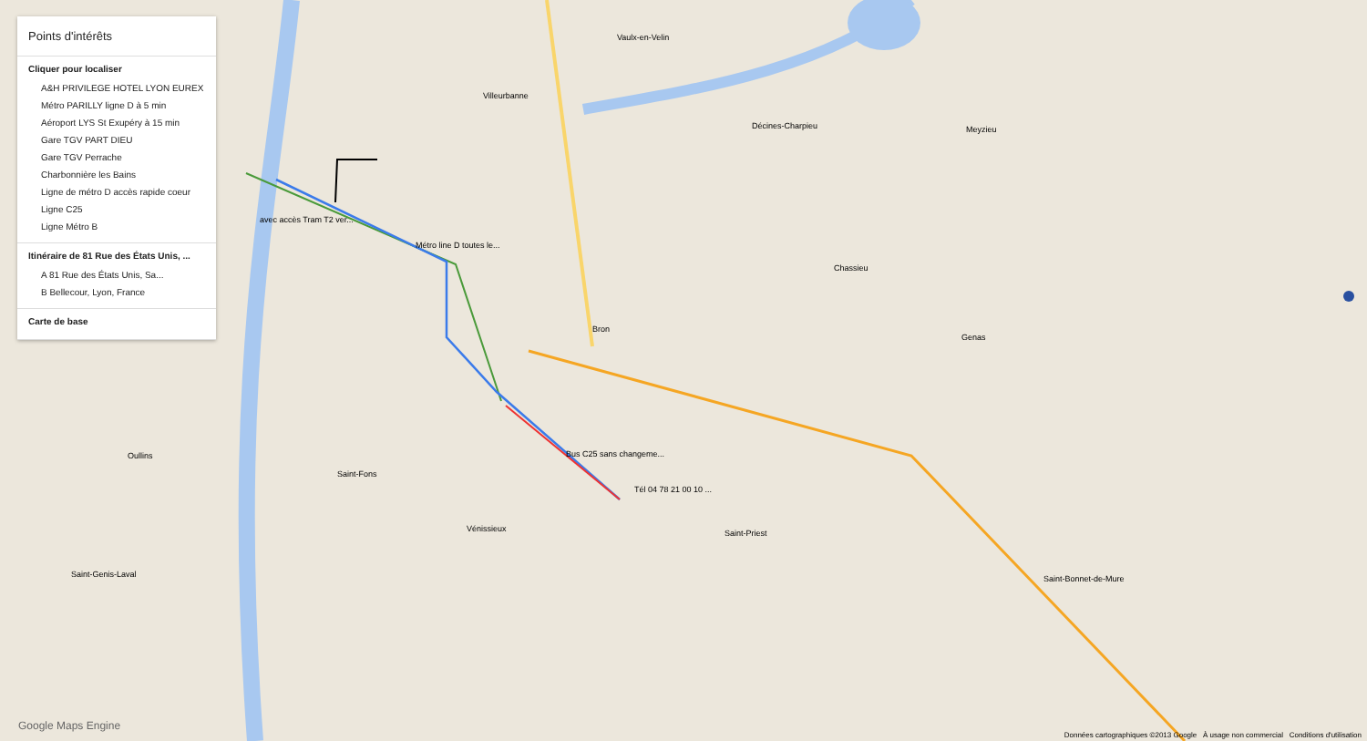Points d'intérêts
Cliquer pour localiser
A&H PRIVILEGE HOTEL LYON EUREX
Métro PARILLY ligne D à 5 min
Aéroport LYS St Exupéry à 15 min
Gare TGV PART DIEU
Gare TGV Perrache
Charbonnière les Bains
Ligne de métro D accès rapide coeur
Ligne C25
Ligne Métro B
Itinéraire de 81 Rue des États Unis, ...
A 81 Rue des États Unis, Sa...
B Bellecour, Lyon, France
Carte de base
avec accès Tram T2 ver...
Métro line D toutes le...
Bus C25 sans changeme...
Tél 04 78 21 00 10 ...
Villeurbanne
Vaulx-en-Velin
Décines-Charpieu Meyzieu
Bron
Chassieu
Vénissieux Saint-Priest
Oullins
Saint-Fons
Saint-Genis-Laval Saint-Bonnet-de-Mure
Genas
Google Maps Engine
Données cartographiques ©2013 Google À usage non commercial Conditions d'utilisation